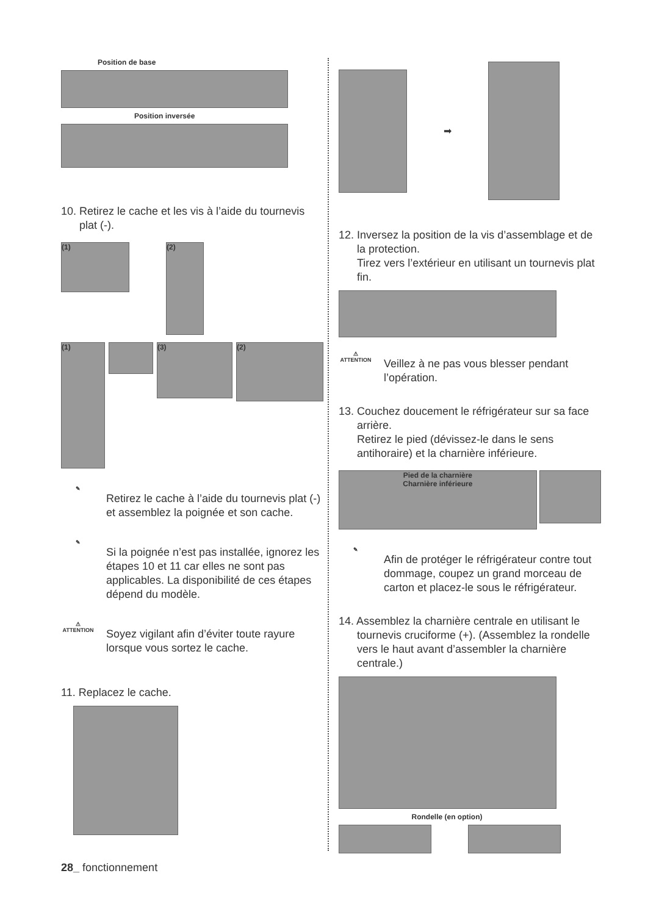Position de base
Position inversée
10. Retirez le cache et les vis à l’aide du tournevis plat (-).
(1)
(2)
(1)
(3)
(2)
✎
Retirez le cache à l’aide du tournevis plat (-) et assemblez la poignée et son cache.
✎
Si la poignée n’est pas installée, ignorez les étapes 10 et 11 car elles ne sont pas applicables. La disponibilité de ces étapes dépend du modèle.
⚠
ATTENTION
Soyez vigilant afin d’éviter toute rayure lorsque vous sortez le cache.
11. Replacez le cache.
➡
12. Inversez la position de la vis d’assemblage et de la protection.
Tirez vers l’extérieur en utilisant un tournevis plat fin.
⚠
ATTENTION
Veillez à ne pas vous blesser pendant l’opération.
13. Couchez doucement le réfrigérateur sur sa face arrière.
Retirez le pied (dévissez-le dans le sens antihoraire) et la charnière inférieure.
Pied de la charnière
Charnière inférieure
✎
Afin de protéger le réfrigérateur contre tout dommage, coupez un grand morceau de carton et placez-le sous le réfrigérateur.
14. Assemblez la charnière centrale en utilisant le tournevis cruciforme (+). (Assemblez la rondelle vers le haut avant d’assembler la charnière centrale.)
Rondelle (en option)
28_ fonctionnement